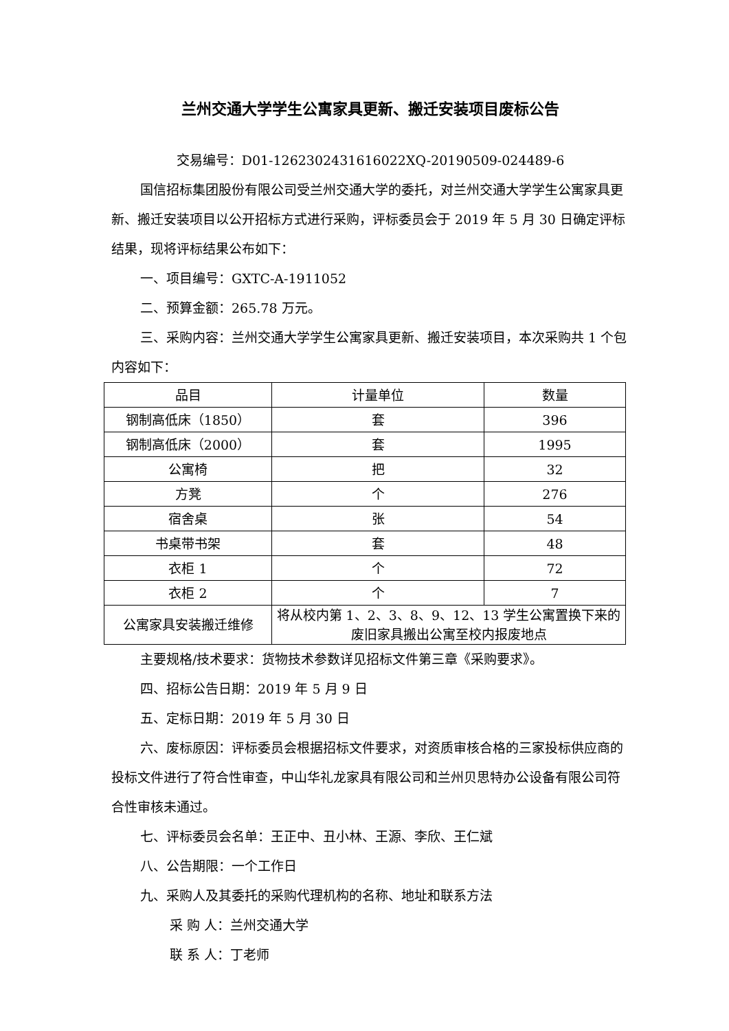兰州交通大学学生公寓家具更新、搬迁安装项目废标公告
交易编号：D01-12623024316160­22XQ-20190509-024489-6
国信招标集团股份有限公司受兰州交通大学的委托，对兰州交通大学学生公寓家具更新、搬迁安装项目以公开招标方式进行采购，评标委员会于 2019 年 5 月 30 日确定评标结果，现将评标结果公布如下：
一、项目编号：GXTC-A-1911052
二、预算金额：265.78 万元。
三、采购内容：兰州交通大学学生公寓家具更新、搬迁安装项目，本次采购共 1 个包内容如下：
| 品目 | 计量单位 | 数量 |
| 钢制高低床（1850） | 套 | 396 |
| 钢制高低床（2000） | 套 | 1995 |
| 公寓椅 | 把 | 32 |
| 方凳 | 个 | 276 |
| 宿舍桌 | 张 | 54 |
| 书桌带书架 | 套 | 48 |
| 衣柜 1 | 个 | 72 |
| 衣柜 2 | 个 | 7 |
| 公寓家具安装搬迁维修 | 将从校内第 1、2、3、8、9、12、13 学生公寓置换下来的废旧家具搬出公寓至校内报废地点 | |
主要规格/技术要求：货物技术参数详见招标文件第三章《采购要求》。
四、招标公告日期：2019 年 5 月 9 日
五、定标日期：2019 年 5 月 30 日
六、废标原因：评标委员会根据招标文件要求，对资质审核合格的三家投标供应商的投标文件进行了符合性审查，中山华礼龙家具有限公司和兰州贝思特办公设备有限公司符合性审核未通过。
七、评标委员会名单：王正中、丑小林、王源、李欣、王仁斌
八、公告期限：一个工作日
九、采购人及其委托的采购代理机构的名称、地址和联系方法
采 购 人：兰州交通大学
联 系 人：丁老师